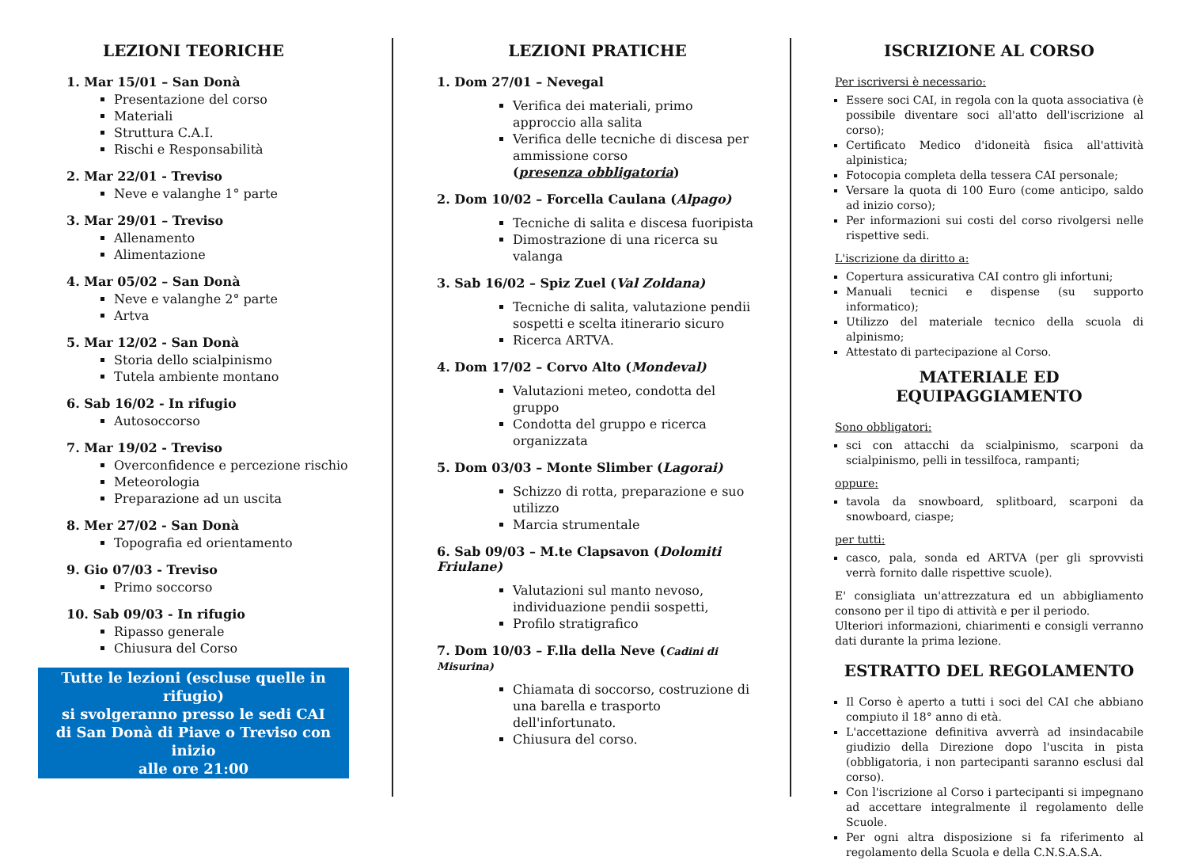LEZIONI TEORICHE
1. Mar 15/01 – San Donà
Presentazione del corso
Materiali
Struttura C.A.I.
Rischi e Responsabilità
2. Mar 22/01 - Treviso
Neve e valanghe 1° parte
3. Mar 29/01 – Treviso
Allenamento
Alimentazione
4. Mar 05/02 – San Donà
Neve e valanghe 2° parte
Artva
5. Mar 12/02 - San Donà
Storia dello scialpinismo
Tutela ambiente montano
6. Sab 16/02 - In rifugio
Autosoccorso
7. Mar 19/02 - Treviso
Overconfidence e percezione rischio
Meteorologia
Preparazione ad un uscita
8. Mer 27/02 - San Donà
Topografia ed orientamento
9. Gio 07/03 - Treviso
Primo soccorso
10. Sab 09/03 - In rifugio
Ripasso generale
Chiusura del Corso
Tutte le lezioni (escluse quelle in rifugio)
si svolgeranno presso le sedi CAI
di San Donà di Piave o Treviso con inizio
alle ore 21:00
LEZIONI PRATICHE
1. Dom 27/01 – Nevegal
Verifica dei materiali, primo approccio alla salita
Verifica delle tecniche di discesa per ammissione corso
(presenza obbligatoria)
2. Dom 10/02 – Forcella Caulana (Alpago)
Tecniche di salita e discesa fuoripista
Dimostrazione di una ricerca su valanga
3. Sab 16/02 – Spiz Zuel (Val Zoldana)
Tecniche di salita, valutazione pendii sospetti e scelta itinerario sicuro
Ricerca ARTVA.
4. Dom 17/02 – Corvo Alto (Mondeval)
Valutazioni meteo, condotta del gruppo
Condotta del gruppo e ricerca organizzata
5. Dom 03/03 – Monte Slimber (Lagorai)
Schizzo di rotta, preparazione e suo utilizzo
Marcia strumentale
6. Sab 09/03 – M.te Clapsavon (Dolomiti Friulane)
Valutazioni sul manto nevoso, individuazione pendii sospetti,
Profilo stratigrafico
7. Dom 10/03 – F.lla della Neve (Cadini di Misurina)
Chiamata di soccorso, costruzione di una barella e trasporto dell'infortunato.
Chiusura del corso.
ISCRIZIONE AL CORSO
Per iscriversi è necessario:
Essere soci CAI, in regola con la quota associativa (è possibile diventare soci all'atto dell'iscrizione al corso);
Certificato Medico d'idoneità fisica all'attività alpinistica;
Fotocopia completa della tessera CAI personale;
Versare la quota di 100 Euro (come anticipo, saldo ad inizio corso);
Per informazioni sui costi del corso rivolgersi nelle rispettive sedi.
L'iscrizione da diritto a:
Copertura assicurativa CAI contro gli infortuni;
Manuali tecnici e dispense (su supporto informatico);
Utilizzo del materiale tecnico della scuola di alpinismo;
Attestato di partecipazione al Corso.
MATERIALE ED EQUIPAGGIAMENTO
Sono obbligatori:
sci con attacchi da scialpinismo, scarponi da scialpinismo, pelli in tessilfoca, rampanti;
oppure:
tavola da snowboard, splitboard, scarponi da snowboard, ciaspe;
per tutti:
casco, pala, sonda ed ARTVA (per gli sprovvisti verrà fornito dalle rispettive scuole).
E' consigliata un'attrezzatura ed un abbigliamento consono per il tipo di attività e per il periodo.
Ulteriori informazioni, chiarimenti e consigli verranno dati durante la prima lezione.
ESTRATTO DEL REGOLAMENTO
Il Corso è aperto a tutti i soci del CAI che abbiano compiuto il 18° anno di età.
L'accettazione definitiva avverrà ad insindacabile giudizio della Direzione dopo l'uscita in pista (obbligatoria, i non partecipanti saranno esclusi dal corso).
Con l'iscrizione al Corso i partecipanti si impegnano ad accettare integralmente il regolamento delle Scuole.
Per ogni altra disposizione si fa riferimento al regolamento della Scuola e della C.N.S.A.S.A.